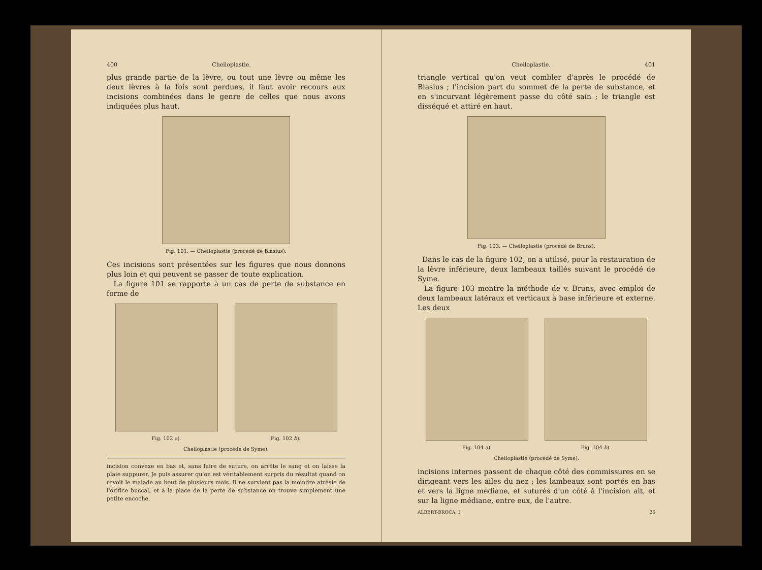400 Cheiloplastie.
plus grande partie de la lèvre, ou tout une lèvre ou même les deux lèvres à la fois sont perdues, il faut avoir recours aux incisions combinées dans le genre de celles que nous avons indiquées plus haut.
Fig. 101. — Cheiloplastie (procédé de Blasius).
Ces incisions sont présentées sur les figures que nous donnons plus loin et qui peuvent se passer de toute explication.
La figure 101 se rapporte à un cas de perte de substance en forme de
Fig. 102 a). Fig. 102 b).
Cheiloplastie (procédé de Syme).
incision convexe en bas et, sans faire de suture, on arrête le sang et on laisse la plaie suppurer. Je puis assurer qu'on est véritablement surpris du résultat quand on revoit le malade au bout de plusieurs mois. Il ne survient pas la moindre atrésie de l'orifice buccal, et à la place de la perte de substance on trouve simplement une petite encoche.
Cheiloplastie. 401
triangle vertical qu'on veut combler d'après le procédé de Blasius ; l'incision part du sommet de la perte de substance, et en s'incurvant légèrement passe du côté sain ; le triangle est disséqué et attiré en haut.
Fig. 103. — Cheiloplastie (procédé de Bruns).
Dans le cas de la figure 102, on a utilisé, pour la restauration de la lèvre inférieure, deux lambeaux taillés suivant le procédé de Syme.
La figure 103 montre la méthode de v. Bruns, avec emploi de deux lambeaux latéraux et verticaux à base inférieure et externe. Les deux
Fig. 104 a). Fig. 104 b).
Cheiloplastie (procédé de Syme).
incisions internes passent de chaque côté des commissures en se dirigeant vers les ailes du nez ; les lambeaux sont portés en bas et vers la ligne médiane, et suturés d'un côté à l'incision ait, et sur la ligne médiane, entre eux, de l'autre.
ALBERT-BROCA. I 26